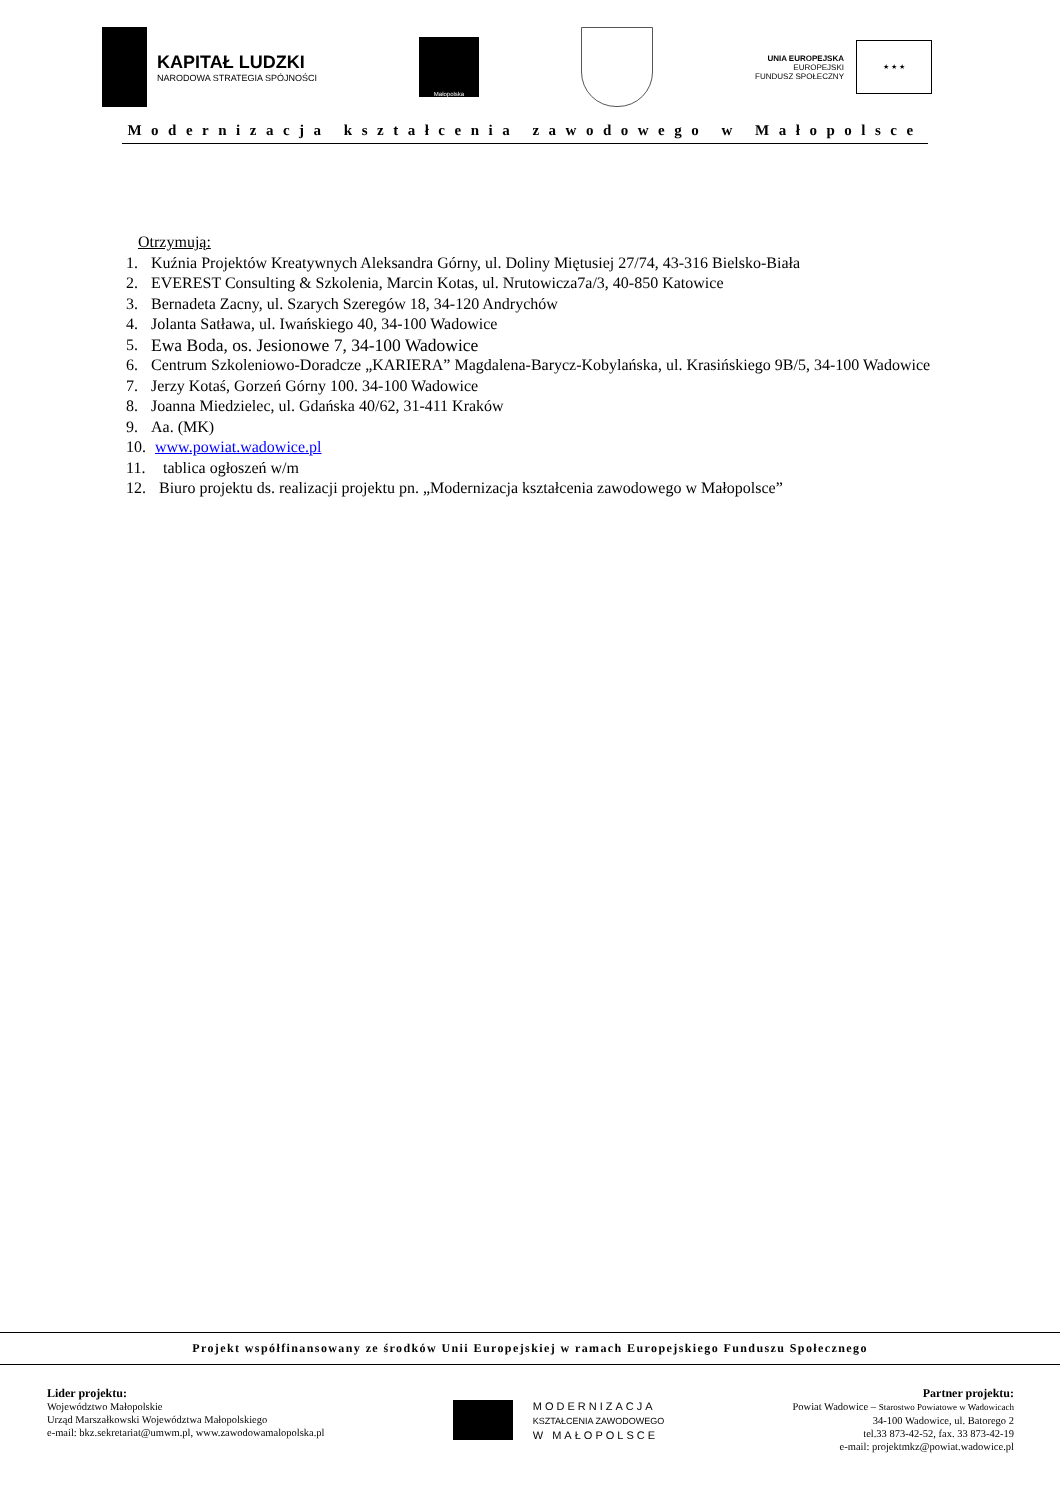KAPITAŁ LUDZKI
NARODOWA STRATEGIA SPÓJNOŚCI
Małopolska
UNIA EUROPEJSKA
EUROPEJSKI
FUNDUSZ SPOŁECZNY
★ ★ ★
Modernizacja kształcenia zawodowego w Małopolsce
Otrzymują:
1. Kuźnia Projektów Kreatywnych Aleksandra Górny, ul. Doliny Miętusiej 27/74, 43-316 Bielsko-Biała
2. EVEREST Consulting & Szkolenia, Marcin Kotas, ul. Nrutowicza7a/3, 40-850 Katowice
3. Bernadeta Zacny, ul. Szarych Szeregów 18, 34-120 Andrychów
4. Jolanta Satława, ul. Iwańskiego 40, 34-100 Wadowice
5. Ewa Boda, os. Jesionowe 7, 34-100 Wadowice
6. Centrum Szkoleniowo-Doradcze „KARIERA” Magdalena-Barycz-Kobylańska, ul. Krasińskiego 9B/5, 34-100 Wadowice
7. Jerzy Kotaś, Gorzeń Górny 100. 34-100 Wadowice
8. Joanna Miedzielec, ul. Gdańska 40/62, 31-411 Kraków
9. Aa. (MK)
10. www.powiat.wadowice.pl
11. tablica ogłoszeń w/m
12. Biuro projektu ds. realizacji projektu pn. „Modernizacja kształcenia zawodowego w Małopolsce”
Projekt współfinansowany ze środków Unii Europejskiej w ramach Europejskiego Funduszu Społecznego
Lider projektu:
Województwo Małopolskie
Urząd Marszałkowski Województwa Małopolskiego
e-mail: bkz.sekretariat@umwm.pl, www.zawodowamalopolska.pl
MODERNIZACJA
KSZTAŁCENIA ZAWODOWEGO
W MAŁOPOLSCE
Partner projektu:
Powiat Wadowice – Starostwo Powiatowe w Wadowicach
34-100 Wadowice, ul. Batorego 2
tel.33 873-42-52, fax. 33 873-42-19
e-mail: projektmkz@powiat.wadowice.pl